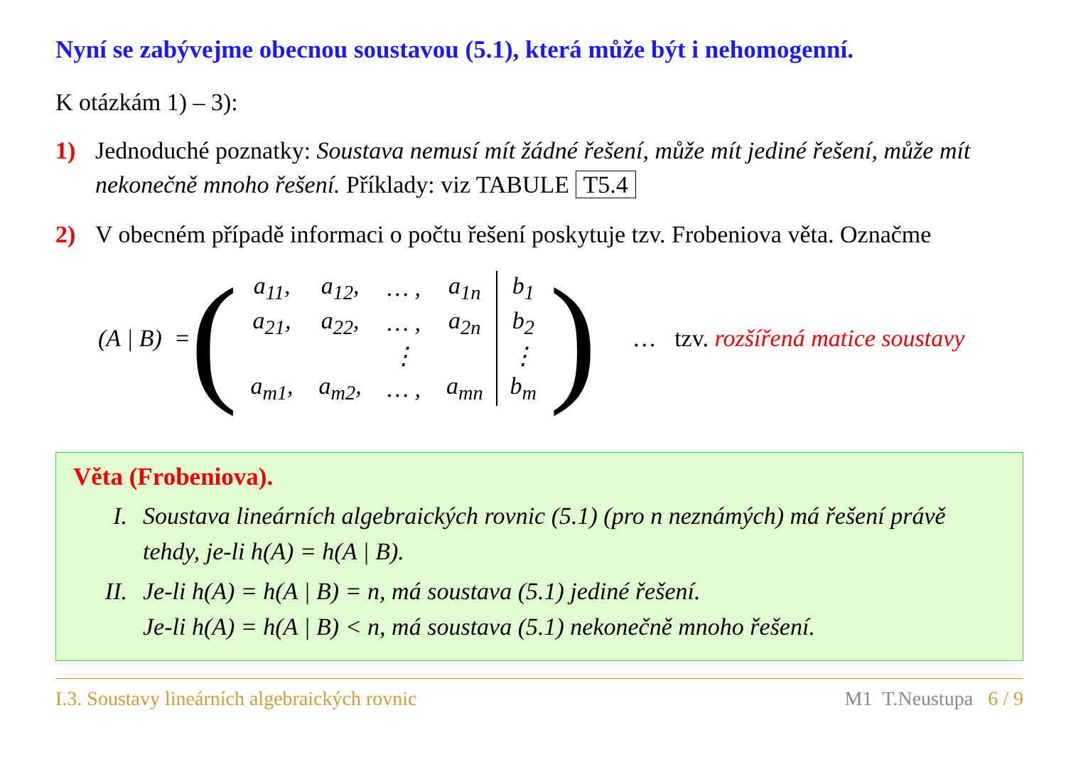Nyní se zabývejme obecnou soustavou (5.1), která může být i nehomogenní.
K otázkám 1) – 3):
1) Jednoduché poznatky: Soustava nemusí mít žádné řešení, může mít jediné řešení, může mít nekonečně mnoho řešení. Příklady: viz TABULE T5.4
2) V obecném případě informaci o počtu řešení poskytuje tzv. Frobeniova věta. Označme
(A | B) = (
| a<sub>11</sub>, | a<sub>12</sub>, | … , | a<sub>1n</sub> | b<sub>1</sub> |
| a<sub>21</sub>, | a<sub>22</sub>, | … , | a<sub>2n</sub> | b<sub>2</sub> |
| | | ⋮ | | ⋮ |
| a<sub>m1</sub>, | a<sub>m2</sub>, | … , | a<sub>mn</sub> | b<sub>m</sub> |
) … tzv. rozšířená matice soustavy
Věta (Frobeniova).
I. Soustava lineárních algebraických rovnic (5.1) (pro n neznámých) má řešení právě tehdy, je-li h(A) = h(A | B).
II. Je-li h(A) = h(A | B) = n, má soustava (5.1) jediné řešení.
Je-li h(A) = h(A | B) < n, má soustava (5.1) nekonečně mnoho řešení.
I.3. Soustavy lineárních algebraických rovnic M1 T.Neustupa 6 / 9